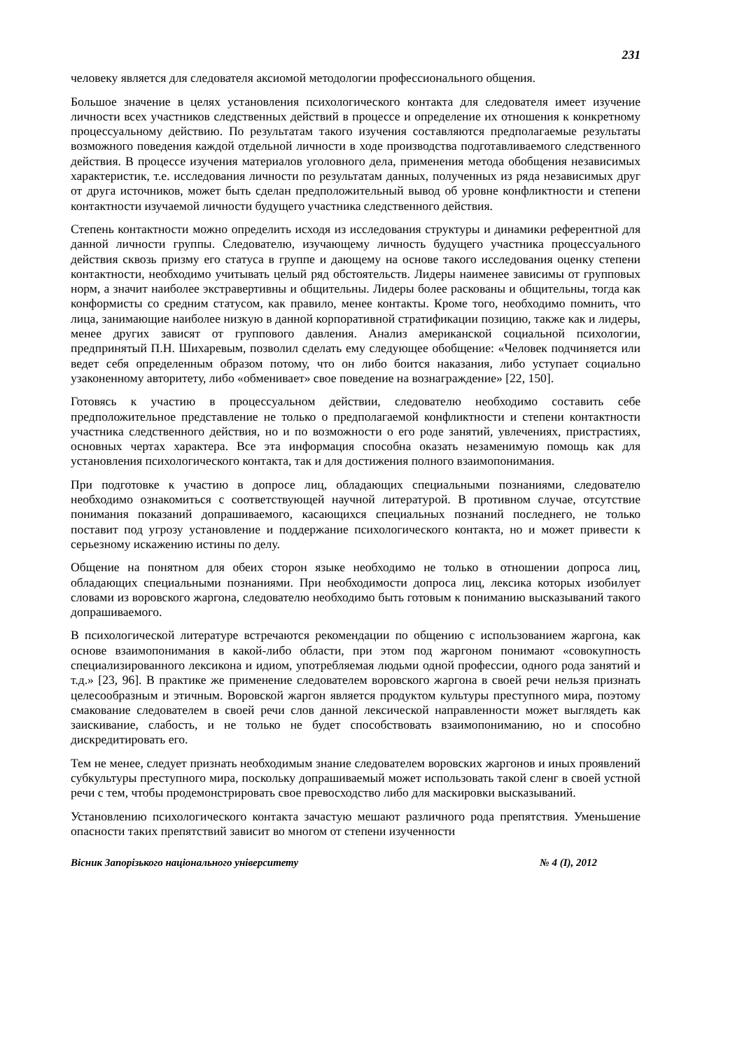231
человеку является для следователя аксиомой методологии профессионального общения.
Большое значение в целях установления психологического контакта для следователя имеет изучение личности всех участников следственных действий в процессе и определение их отношения к конкретному процессуальному действию. По результатам такого изучения составляются предполагаемые результаты возможного поведения каждой отдельной личности в ходе производства подготавливаемого следственного действия. В процессе изучения материалов уголовного дела, применения метода обобщения независимых характеристик, т.е. исследования личности по результатам данных, полученных из ряда независимых друг от друга источников, может быть сделан предположительный вывод об уровне конфликтности и степени контактности изучаемой личности будущего участника следственного действия.
Степень контактности можно определить исходя из исследования структуры и динамики референтной для данной личности группы. Следователю, изучающему личность будущего участника процессуального действия сквозь призму его статуса в группе и дающему на основе такого исследования оценку степени контактности, необходимо учитывать целый ряд обстоятельств. Лидеры наименее зависимы от групповых норм, а значит наиболее экстравертивны и общительны. Лидеры более раскованы и общительны, тогда как конформисты со средним статусом, как правило, менее контакты. Кроме того, необходимо помнить, что лица, занимающие наиболее низкую в данной корпоративной стратификации позицию, также как и лидеры, менее других зависят от группового давления. Анализ американской социальной психологии, предпринятый П.Н. Шихаревым, позволил сделать ему следующее обобщение: «Человек подчиняется или ведет себя определенным образом потому, что он либо боится наказания, либо уступает социально узаконенному авторитету, либо «обменивает» свое поведение на вознаграждение» [22, 150].
Готовясь к участию в процессуальном действии, следователю необходимо составить себе предположительное представление не только о предполагаемой конфликтности и степени контактности участника следственного действия, но и по возможности о его роде занятий, увлечениях, пристрастиях, основных чертах характера. Все эта информация способна оказать незаменимую помощь как для установления психологического контакта, так и для достижения полного взаимопонимания.
При подготовке к участию в допросе лиц, обладающих специальными познаниями, следователю необходимо ознакомиться с соответствующей научной литературой. В противном случае, отсутствие понимания показаний допрашиваемого, касающихся специальных познаний последнего, не только поставит под угрозу установление и поддержание психологического контакта, но и может привести к серьезному искажению истины по делу.
Общение на понятном для обеих сторон языке необходимо не только в отношении допроса лиц, обладающих специальными познаниями. При необходимости допроса лиц, лексика которых изобилует словами из воровского жаргона, следователю необходимо быть готовым к пониманию высказываний такого допрашиваемого.
В психологической литературе встречаются рекомендации по общению с использованием жаргона, как основе взаимопонимания в какой-либо области, при этом под жаргоном понимают «совокупность специализированного лексикона и идиом, употребляемая людьми одной профессии, одного рода занятий и т.д.» [23, 96]. В практике же применение следователем воровского жаргона в своей речи нельзя признать целесообразным и этичным. Воровской жаргон является продуктом культуры преступного мира, поэтому смакование следователем в своей речи слов данной лексической направленности может выглядеть как заискивание, слабость, и не только не будет способствовать взаимопониманию, но и способно дискредитировать его.
Тем не менее, следует признать необходимым знание следователем воровских жаргонов и иных проявлений субкультуры преступного мира, поскольку допрашиваемый может использовать такой сленг в своей устной речи с тем, чтобы продемонстрировать свое превосходство либо для маскировки высказываний.
Установлению психологического контакта зачастую мешают различного рода препятствия. Уменьшение опасности таких препятствий зависит во многом от степени изученности
Вісник Запорізького національного університету № 4 (І), 2012